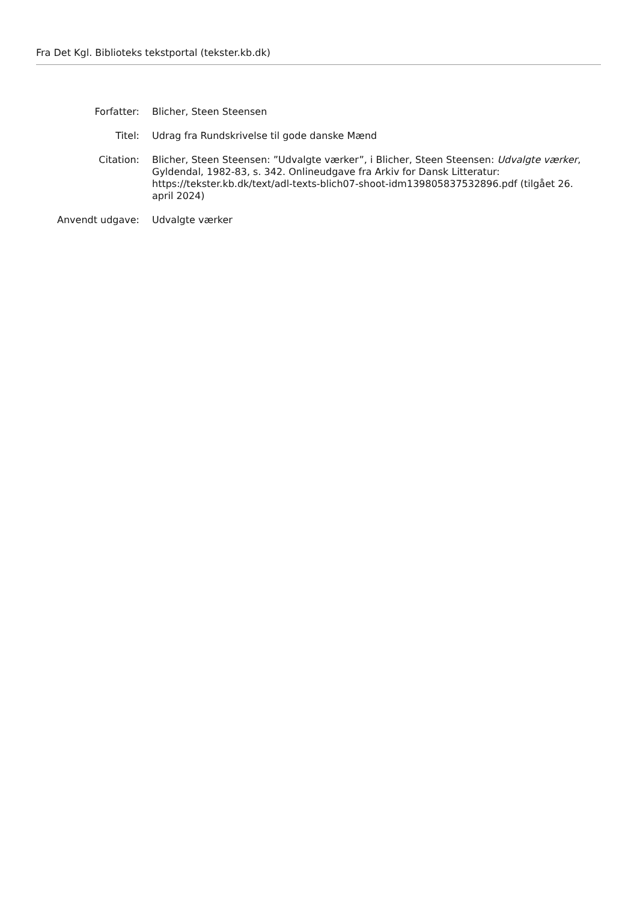Fra Det Kgl. Biblioteks tekstportal (tekster.kb.dk)
Forfatter: Blicher, Steen Steensen
Titel: Udrag fra Rundskrivelse til gode danske Mænd
Citation: Blicher, Steen Steensen: ”Udvalgte værker”, i Blicher, Steen Steensen: Udvalgte værker, Gyldendal, 1982-83, s. 342. Onlineudgave fra Arkiv for Dansk Litteratur: https://tekster.kb.dk/text/adl-texts-blich07-shoot-idm139805837532896.pdf (tilgået 26. april 2024)
Anvendt udgave: Udvalgte værker